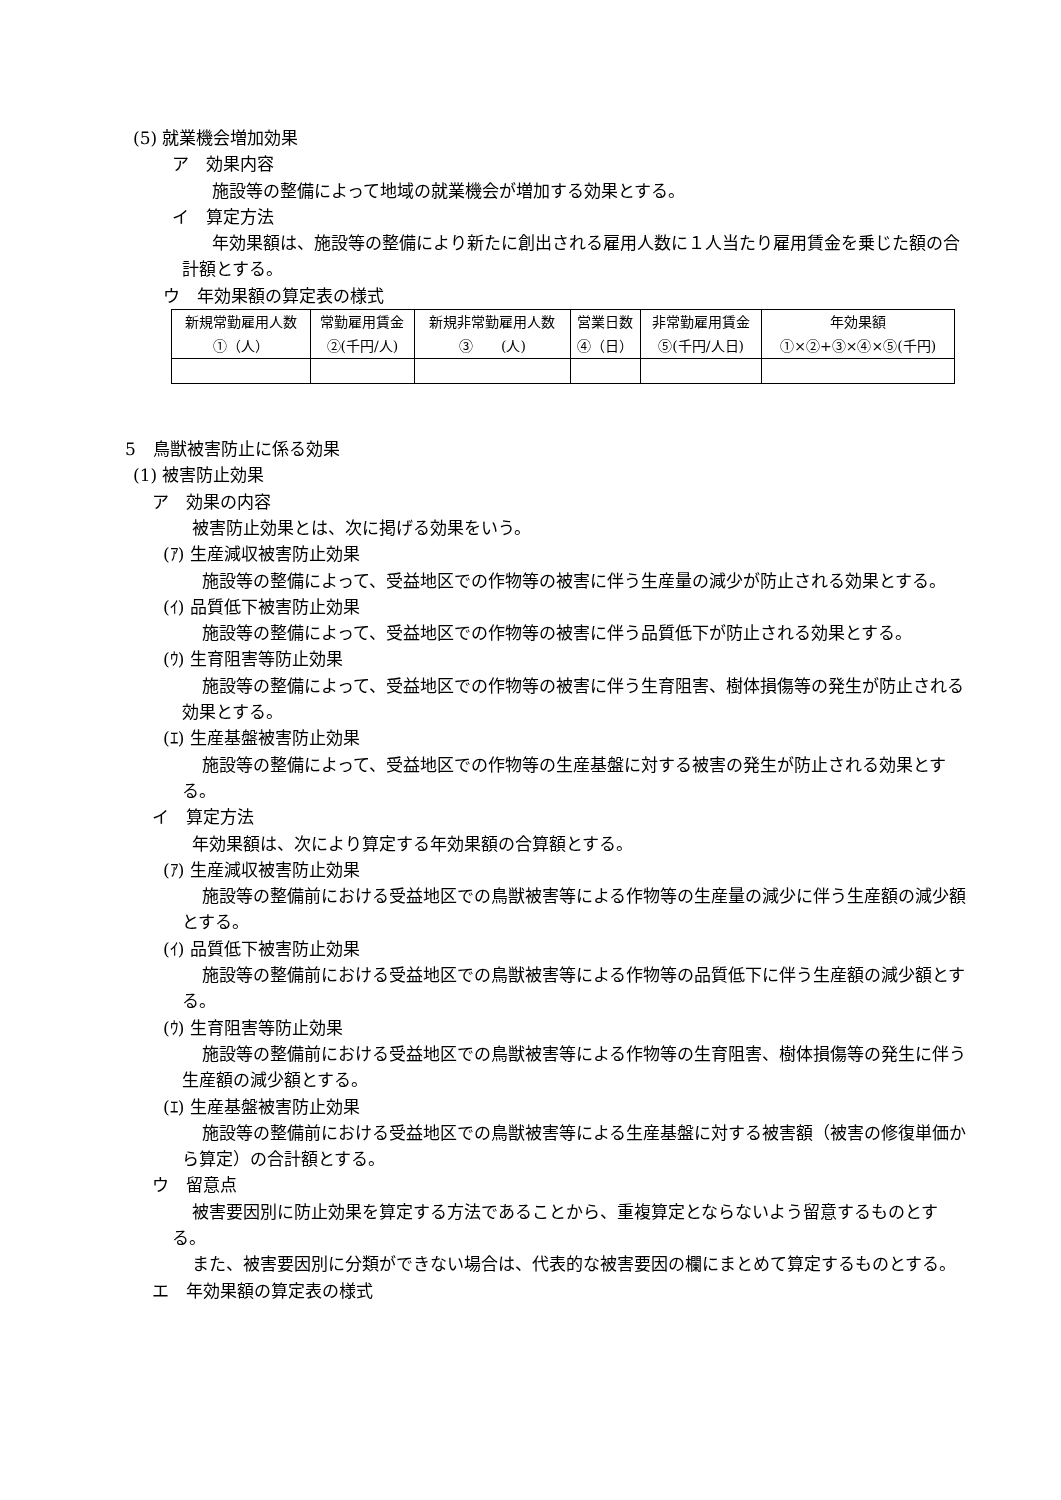(5) 就業機会増加効果
ア　効果内容
施設等の整備によって地域の就業機会が増加する効果とする。
イ　算定方法
年効果額は、施設等の整備により新たに創出される雇用人数に１人当たり雇用賃金を乗じた額の合計額とする。
ウ　年効果額の算定表の様式
| 新規常勤雇用人数 ①（人） | 常勤雇用賃金 ②(千円/人) | 新規非常勤雇用人数 ③ (人) | 営業日数 ④（日） | 非常勤雇用賃金 ⑤(千円/人日) | 年効果額 ①×②+③×④×⑤(千円) |
5　鳥獣被害防止に係る効果
(1) 被害防止効果
ア　効果の内容
被害防止効果とは、次に掲げる効果をいう。
(ｱ) 生産減収被害防止効果
施設等の整備によって、受益地区での作物等の被害に伴う生産量の減少が防止される効果とする。
(ｲ) 品質低下被害防止効果
施設等の整備によって、受益地区での作物等の被害に伴う品質低下が防止される効果とする。
(ｳ) 生育阻害等防止効果
施設等の整備によって、受益地区での作物等の被害に伴う生育阻害、樹体損傷等の発生が防止される効果とする。
(ｴ) 生産基盤被害防止効果
施設等の整備によって、受益地区での作物等の生産基盤に対する被害の発生が防止される効果とする。
イ　算定方法
年効果額は、次により算定する年効果額の合算額とする。
(ｱ) 生産減収被害防止効果
施設等の整備前における受益地区での鳥獣被害等による作物等の生産量の減少に伴う生産額の減少額とする。
(ｲ) 品質低下被害防止効果
施設等の整備前における受益地区での鳥獣被害等による作物等の品質低下に伴う生産額の減少額とする。
(ｳ) 生育阻害等防止効果
施設等の整備前における受益地区での鳥獣被害等による作物等の生育阻害、樹体損傷等の発生に伴う生産額の減少額とする。
(ｴ) 生産基盤被害防止効果
施設等の整備前における受益地区での鳥獣被害等による生産基盤に対する被害額（被害の修復単価から算定）の合計額とする。
ウ　留意点
被害要因別に防止効果を算定する方法であることから、重複算定とならないよう留意するものとする。
また、被害要因別に分類ができない場合は、代表的な被害要因の欄にまとめて算定するものとする。
エ　年効果額の算定表の様式